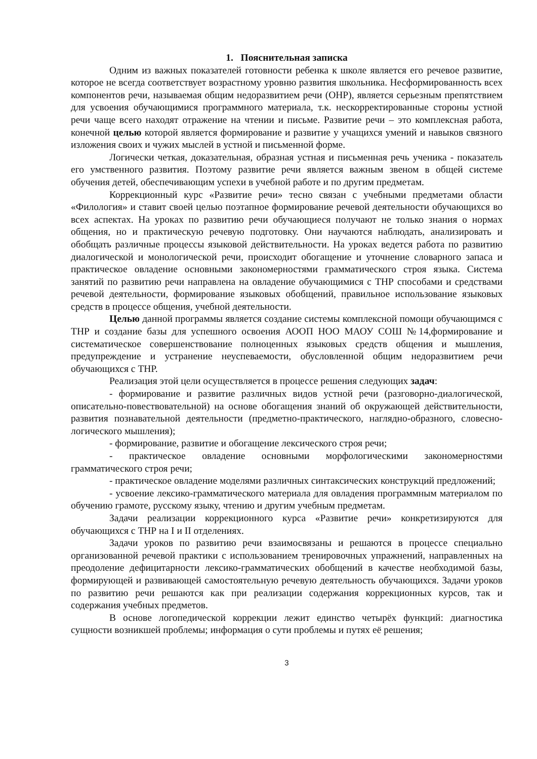1. Пояснительная записка
Одним из важных показателей готовности ребенка к школе является его речевое развитие, которое не всегда соответствует возрастному уровню развития школьника. Несформированность всех компонентов речи, называемая общим недоразвитием речи (ОНР), является серьезным препятствием для усвоения обучающимися программного материала, т.к. нескорректированные стороны устной речи чаще всего находят отражение на чтении и письме. Развитие речи – это комплексная работа, конечной целью которой является формирование и развитие у учащихся умений и навыков связного изложения своих и чужих мыслей в устной и письменной форме.
Логически четкая, доказательная, образная устная и письменная речь ученика - показатель его умственного развития. Поэтому развитие речи является важным звеном в общей системе обучения детей, обеспечивающим успехи в учебной работе и по другим предметам.
Коррекционный курс «Развитие речи» тесно связан с учебными предметами области «Филология» и ставит своей целью поэтапное формирование речевой деятельности обучающихся во всех аспектах. На уроках по развитию речи обучающиеся получают не только знания о нормах общения, но и практическую речевую подготовку. Они научаются наблюдать, анализировать и обобщать различные процессы языковой действительности. На уроках ведется работа по развитию диалогической и монологической речи, происходит обогащение и уточнение словарного запаса и практическое овладение основными закономерностями грамматического строя языка. Система занятий по развитию речи направлена на овладение обучающимися с ТНР способами и средствами речевой деятельности, формирование языковых обобщений, правильное использование языковых средств в процессе общения, учебной деятельности.
Целью данной программы является создание системы комплексной помощи обучающимся с ТНР и создание базы для успешного освоения АООП НОО МАОУ СОШ №14,формирование и систематическое совершенствование полноценных языковых средств общения и мышления, предупреждение и устранение неуспеваемости, обусловленной общим недоразвитием речи обучающихся с ТНР.
Реализация этой цели осуществляется в процессе решения следующих задач:
- формирование и развитие различных видов устной речи (разговорно-диалогической, описательно-повествовательной) на основе обогащения знаний об окружающей действительности, развития познавательной деятельности (предметно-практического, наглядно-образного, словесно-логического мышления);
- формирование, развитие и обогащение лексического строя речи;
- практическое овладение основными морфологическими закономерностями грамматического строя речи;
- практическое овладение моделями различных синтаксических конструкций предложений;
- усвоение лексико-грамматического материала для овладения программным материалом по обучению грамоте, русскому языку, чтению и другим учебным предметам.
Задачи реализации коррекционного курса «Развитие речи» конкретизируются для обучающихся с ТНР на I и II отделениях.
Задачи уроков по развитию речи взаимосвязаны и решаются в процессе специально организованной речевой практики с использованием тренировочных упражнений, направленных на преодоление дефицитарности лексико-грамматических обобщений в качестве необходимой базы, формирующей и развивающей самостоятельную речевую деятельность обучающихся. Задачи уроков по развитию речи решаются как при реализации содержания коррекционных курсов, так и содержания учебных предметов.
В основе логопедической коррекции лежит единство четырёх функций: диагностика сущности возникшей проблемы; информация о сути проблемы и путях её решения;
3